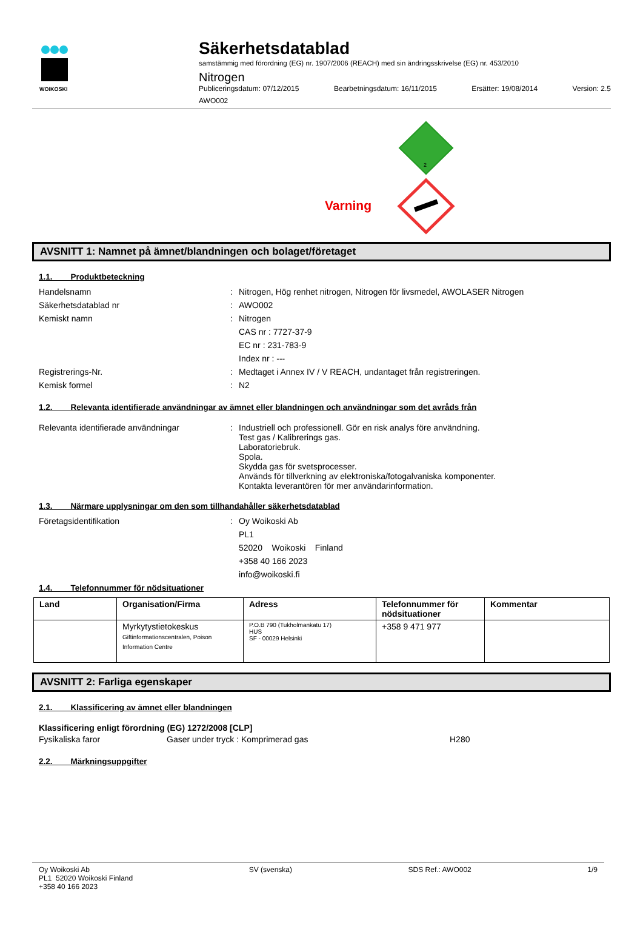WOIKOSKI
Säkerhetsdatablad
samstämmig med förordning (EG) nr. 1907/2006 (REACH) med sin ändringsskrivelse (EG) nr. 453/2010
Nitrogen
Publiceringsdatum: 07/12/2015 Bearbetningsdatum: 16/11/2015 Ersätter: 19/08/2014 Version: 2.5
AWO002
Varning
2
AVSNITT 1: Namnet på ämnet/blandningen och bolaget/företaget
1.1. Produktbeteckning
Handelsnamn : Nitrogen, Hög renhet nitrogen, Nitrogen för livsmedel, AWOLASER Nitrogen
Säkerhetsdatablad nr : AWO002
Kemiskt namn : Nitrogen
CAS nr : 7727-37-9
EC nr : 231-783-9
Index nr : ---
Registrerings-Nr. : Medtaget i Annex IV / V REACH, undantaget från registreringen.
Kemisk formel : N2
1.2. Relevanta identifierade användningar av ämnet eller blandningen och användningar som det avråds från
Relevanta identifierade användningar : Industriell och professionell. Gör en risk analys före användning.
Test gas / Kalibrerings gas.
Laboratoriebruk.
Spola.
Skydda gas för svetsprocesser.
Används för tillverkning av elektroniska/fotogalvaniska komponenter.
Kontakta leverantören för mer användarinformation.
1.3. Närmare upplysningar om den som tillhandahåller säkerhetsdatablad
Företagsidentifikation : Oy Woikoski Ab
PL1
52020 Woikoski Finland
+358 40 166 2023
info@woikoski.fi
1.4. Telefonnummer för nödsituationer
| Land | Organisation/Firma | Adress | Telefonnummer för nödsituationer | Kommentar |
| --- | --- | --- | --- | --- |
| | Myrkytystietokeskus Giftinformationscentralen, Poison Information Centre | P.O.B 790 (Tukholmankatu 17) HUS SF - 00029 Helsinki | +358 9 471 977 | |
AVSNITT 2: Farliga egenskaper
2.1. Klassificering av ämnet eller blandningen
Klassificering enligt förordning (EG) 1272/2008 [CLP]
Fysikaliska faror Gaser under tryck : Komprimerad gas H280
2.2. Märkningsuppgifter
Oy Woikoski Ab
PL1 52020 Woikoski Finland
+358 40 166 2023
SV (svenska) SDS Ref.: AWO002 1/9